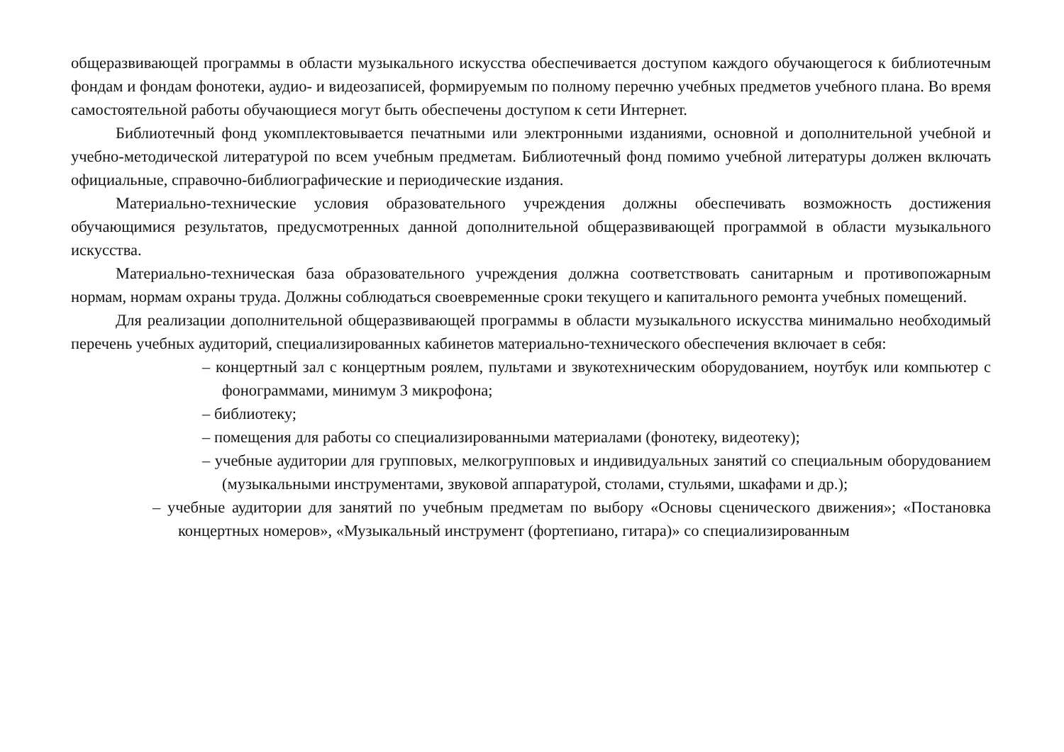общеразвивающей программы в области музыкального искусства обеспечивается доступом каждого обучающегося к библиотечным фондам и фондам фонотеки, аудио- и видеозаписей, формируемым по полному перечню учебных предметов учебного плана. Во время самостоятельной работы обучающиеся могут быть обеспечены доступом к сети Интернет.
Библиотечный фонд укомплектовывается печатными или электронными изданиями, основной и дополнительной учебной и учебно-методической литературой по всем учебным предметам. Библиотечный фонд помимо учебной литературы должен включать официальные, справочно-библиографические и периодические издания.
Материально-технические условия образовательного учреждения должны обеспечивать возможность достижения обучающимися результатов, предусмотренных данной дополнительной общеразвивающей программой в области музыкального искусства.
Материально-техническая база образовательного учреждения должна соответствовать санитарным и противопожарным нормам, нормам охраны труда. Должны соблюдаться своевременные сроки текущего и капитального ремонта учебных помещений.
Для реализации дополнительной общеразвивающей программы в области музыкального искусства минимально необходимый перечень учебных аудиторий, специализированных кабинетов материально-технического обеспечения включает в себя:
– концертный зал с концертным роялем, пультами и звукотехническим оборудованием, ноутбук или компьютер с фонограммами, минимум 3 микрофона;
– библиотеку;
– помещения для работы со специализированными материалами (фонотеку, видеотеку);
– учебные аудитории для групповых, мелкогрупповых и индивидуальных занятий со специальным оборудованием (музыкальными инструментами, звуковой аппаратурой, столами, стульями, шкафами и др.);
– учебные аудитории для занятий по учебным предметам по выбору «Основы сценического движения»; «Постановка концертных номеров», «Музыкальный инструмент (фортепиано, гитара)» со специализированным